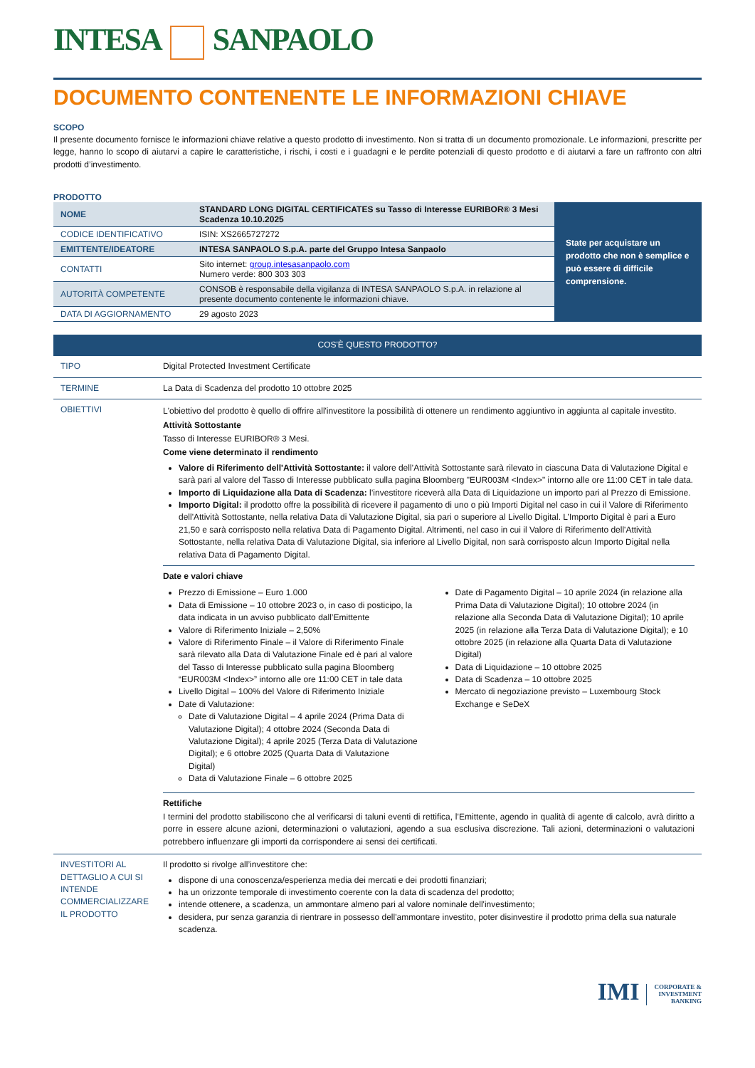INTESA SANPAOLO
DOCUMENTO CONTENENTE LE INFORMAZIONI CHIAVE
SCOPO
Il presente documento fornisce le informazioni chiave relative a questo prodotto di investimento. Non si tratta di un documento promozionale. Le informazioni, prescritte per legge, hanno lo scopo di aiutarvi a capire le caratteristiche, i rischi, i costi e i guadagni e le perdite potenziali di questo prodotto e di aiutarvi a fare un raffronto con altri prodotti d’investimento.
PRODOTTO
| / NOME / STANDARD LONG DIGITAL CERTIFICATES su Tasso di Interesse EURIBOR® 3 Mesi Scadenza 10.10.2025 / / CODICE IDENTIFICATIVO / ISIN: XS2665727272 / / EMITTENTE/IDEATORE / INTESA SANPAOLO S.p.A. parte del Gruppo Intesa Sanpaolo / / CONTATTI / Sito internet: group.intesasanpaolo.com Numero verde: 800 303 303 / / AUTORITÀ COMPETENTE / CONSOB è responsabile della vigilanza di INTESA SANPAOLO S.p.A. in relazione al presente documento contenente le informazioni chiave. / / DATA DI AGGIORNAMENTO / 29 agosto 2023 / | State per acquistare un prodotto che non è semplice e può essere di difficile comprensione. |
| COS'È QUESTO PRODOTTO? | |
| TIPO | Digital Protected Investment Certificate |
| TERMINE | La Data di Scadenza del prodotto 10 ottobre 2025 |
| OBIETTIVI | L'obiettivo del prodotto è quello di offrire all'investitore la possibilità di ottenere un rendimento aggiuntivo in aggiunta al capitale investito. Attività Sottostante Tasso di Interesse EURIBOR® 3 Mesi. Come viene determinato il rendimento Valore di Riferimento dell'Attività Sottostante: il valore dell’Attività Sottostante sarà rilevato in ciascuna Data di Valutazione Digital e sarà pari al valore del Tasso di Interesse pubblicato sulla pagina Bloomberg "EUR003M <Index>" intorno alle ore 11:00 CET in tale data. Importo di Liquidazione alla Data di Scadenza: l’investitore riceverà alla Data di Liquidazione un importo pari al Prezzo di Emissione. Importo Digital: il prodotto offre la possibilità di ricevere il pagamento di uno o più Importi Digital nel caso in cui il Valore di Riferimento dell'Attività Sottostante, nella relativa Data di Valutazione Digital, sia pari o superiore al Livello Digital. L’Importo Digital è pari a Euro 21,50 e sarà corrisposto nella relativa Data di Pagamento Digital. Altrimenti, nel caso in cui il Valore di Riferimento dell'Attività Sottostante, nella relativa Data di Valutazione Digital, sia inferiore al Livello Digital, non sarà corrisposto alcun Importo Digital nella relativa Data di Pagamento Digital. Date e valori chiave Prezzo di Emissione – Euro 1.000 Data di Emissione – 10 ottobre 2023 o, in caso di posticipo, la data indicata in un avviso pubblicato dall’Emittente Valore di Riferimento Iniziale – 2,50% Valore di Riferimento Finale – il Valore di Riferimento Finale sarà rilevato alla Data di Valutazione Finale ed è pari al valore del Tasso di Interesse pubblicato sulla pagina Bloomberg “EUR003M <Index>” intorno alle ore 11:00 CET in tale data Livello Digital – 100% del Valore di Riferimento Iniziale Date di Valutazione: Date di Valutazione Digital – 4 aprile 2024 (Prima Data di Valutazione Digital); 4 ottobre 2024 (Seconda Data di Valutazione Digital); 4 aprile 2025 (Terza Data di Valutazione Digital); e 6 ottobre 2025 (Quarta Data di Valutazione Digital) Data di Valutazione Finale – 6 ottobre 2025 Date di Pagamento Digital – 10 aprile 2024 (in relazione alla Prima Data di Valutazione Digital); 10 ottobre 2024 (in relazione alla Seconda Data di Valutazione Digital); 10 aprile 2025 (in relazione alla Terza Data di Valutazione Digital); e 10 ottobre 2025 (in relazione alla Quarta Data di Valutazione Digital) Data di Liquidazione – 10 ottobre 2025 Data di Scadenza – 10 ottobre 2025 Mercato di negoziazione previsto – Luxembourg Stock Exchange e SeDeX Rettifiche I termini del prodotto stabiliscono che al verificarsi di taluni eventi di rettifica, l’Emittente, agendo in qualità di agente di calcolo, avrà diritto a porre in essere alcune azioni, determinazioni o valutazioni, agendo a sua esclusiva discrezione. Tali azioni, determinazioni o valutazioni potrebbero influenzare gli importi da corrispondere ai sensi dei certificati. |
| INVESTITORI AL DETTAGLIO A CUI SI INTENDE COMMERCIALIZZARE IL PRODOTTO | Il prodotto si rivolge all’investitore che: dispone di una conoscenza/esperienza media dei mercati e dei prodotti finanziari; ha un orizzonte temporale di investimento coerente con la data di scadenza del prodotto; intende ottenere, a scadenza, un ammontare almeno pari al valore nominale dell'investimento; desidera, pur senza garanzia di rientrare in possesso dell'ammontare investito, poter disinvestire il prodotto prima della sua naturale scadenza. |
IMI CORPORATE &
INVESTMENT
BANKING